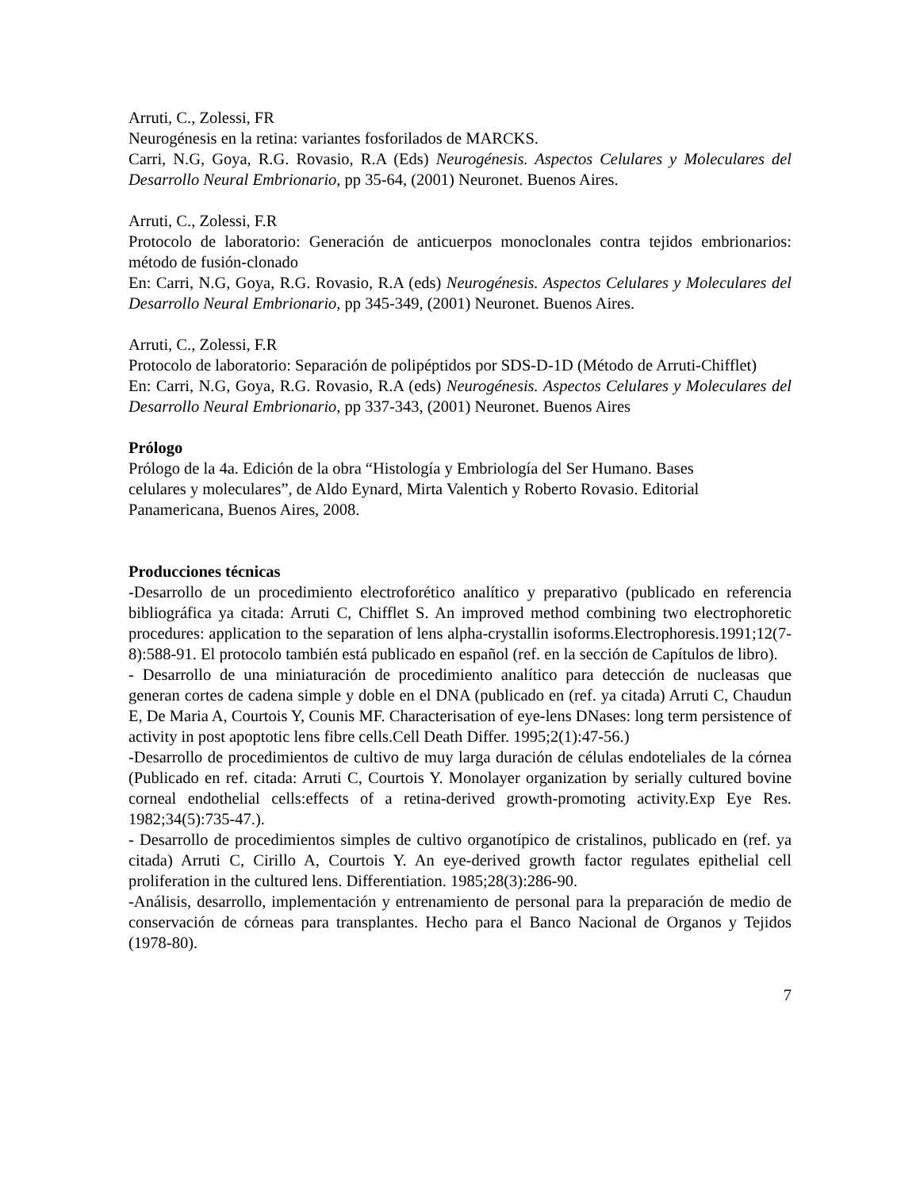Arruti, C., Zolessi, FR
Neurogénesis en la retina: variantes fosforilados de MARCKS.
Carri, N.G, Goya, R.G. Rovasio, R.A (Eds) Neurogénesis. Aspectos Celulares y Moleculares del Desarrollo Neural Embrionario, pp 35-64, (2001) Neuronet. Buenos Aires.
Arruti, C., Zolessi, F.R
Protocolo de laboratorio: Generación de anticuerpos monoclonales contra tejidos embrionarios: método de fusión-clonado
En: Carri, N.G, Goya, R.G. Rovasio, R.A (eds) Neurogénesis. Aspectos Celulares y Moleculares del Desarrollo Neural Embrionario, pp 345-349, (2001) Neuronet. Buenos Aires.
Arruti, C., Zolessi, F.R
Protocolo de laboratorio: Separación de polipéptidos por SDS-D-1D (Método de Arruti-Chifflet)
En: Carri, N.G, Goya, R.G. Rovasio, R.A (eds) Neurogénesis. Aspectos Celulares y Moleculares del Desarrollo Neural Embrionario, pp 337-343, (2001) Neuronet. Buenos Aires
Prólogo
Prólogo de la 4a. Edición de la obra “Histología y Embriología del Ser Humano. Bases
celulares y moleculares”, de Aldo Eynard, Mirta Valentich y Roberto Rovasio. Editorial
Panamericana, Buenos Aires, 2008.
Producciones técnicas
-Desarrollo de un procedimiento electroforético analítico y preparativo (publicado en referencia bibliográfica ya citada: Arruti C, Chifflet S. An improved method combining two electrophoretic procedures: application to the separation of lens alpha-crystallin isoforms.Electrophoresis.1991;12(7-8):588-91. El protocolo también está publicado en español (ref. en la sección de Capítulos de libro).
- Desarrollo de una miniaturación de procedimiento analítico para detección de nucleasas que generan cortes de cadena simple y doble en el DNA (publicado en (ref. ya citada) Arruti C, Chaudun E, De Maria A, Courtois Y, Counis MF. Characterisation of eye-lens DNases: long term persistence of activity in post apoptotic lens fibre cells.Cell Death Differ. 1995;2(1):47-56.)
-Desarrollo de procedimientos de cultivo de muy larga duración de células endoteliales de la córnea (Publicado en ref. citada: Arruti C, Courtois Y. Monolayer organization by serially cultured bovine corneal endothelial cells:effects of a retina-derived growth-promoting activity.Exp Eye Res. 1982;34(5):735-47.).
- Desarrollo de procedimientos simples de cultivo organotípico de cristalinos, publicado en (ref. ya citada) Arruti C, Cirillo A, Courtois Y. An eye-derived growth factor regulates epithelial cell proliferation in the cultured lens. Differentiation. 1985;28(3):286-90.
-Análisis, desarrollo, implementación y entrenamiento de personal para la preparación de medio de conservación de córneas para transplantes. Hecho para el Banco Nacional de Organos y Tejidos (1978-80).
7